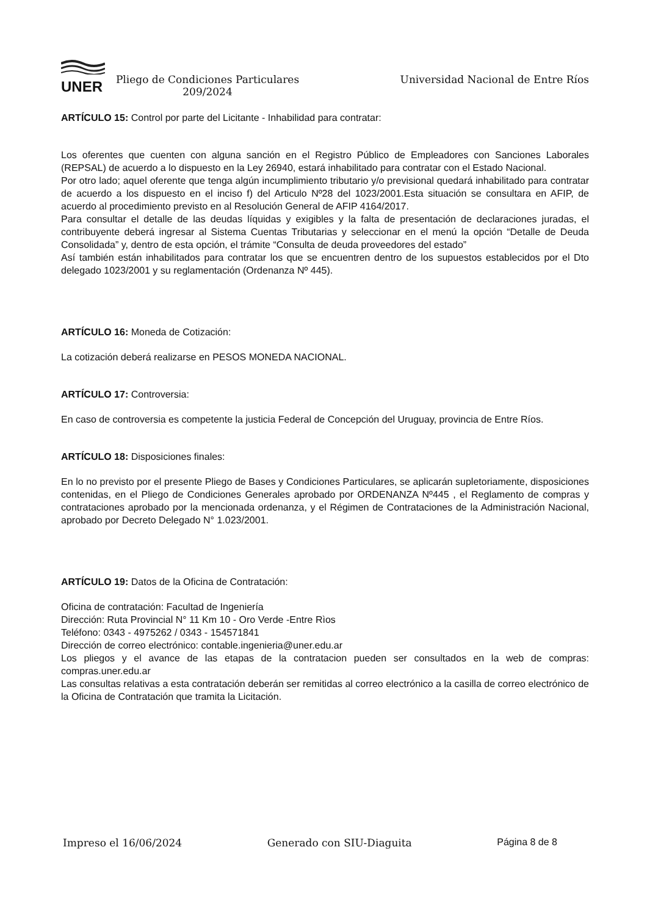UNER
Pliego de Condiciones Particulares 209/2024
Universidad Nacional de Entre Ríos
ARTÍCULO 15: Control por parte del Licitante - Inhabilidad para contratar:
Los oferentes que cuenten con alguna sanción en el Registro Público de Empleadores con Sanciones Laborales (REPSAL) de acuerdo a lo dispuesto en la Ley 26940, estará inhabilitado para contratar con el Estado Nacional.
Por otro lado; aquel oferente que tenga algún incumplimiento tributario y/o previsional quedará inhabilitado para contratar de acuerdo a los dispuesto en el inciso f) del Articulo Nº28 del 1023/2001.Esta situación se consultara en AFIP, de acuerdo al procedimiento previsto en al Resolución General de AFIP 4164/2017.
Para consultar el detalle de las deudas líquidas y exigibles y la falta de presentación de declaraciones juradas, el contribuyente deberá ingresar al Sistema Cuentas Tributarias y seleccionar en el menú la opción “Detalle de Deuda Consolidada” y, dentro de esta opción, el trámite “Consulta de deuda proveedores del estado”
Así también están inhabilitados para contratar los que se encuentren dentro de los supuestos establecidos por el Dto delegado 1023/2001 y su reglamentación (Ordenanza Nº 445).
ARTÍCULO 16: Moneda de Cotización:
La cotización deberá realizarse en PESOS MONEDA NACIONAL.
ARTÍCULO 17: Controversia:
En caso de controversia es competente la justicia Federal de Concepción del Uruguay, provincia de Entre Ríos.
ARTÍCULO 18: Disposiciones finales:
En lo no previsto por el presente Pliego de Bases y Condiciones Particulares, se aplicarán supletoriamente, disposiciones contenidas, en el Pliego de Condiciones Generales aprobado por ORDENANZA Nº445 , el Reglamento de compras y contrataciones aprobado por la mencionada ordenanza, y el Régimen de Contrataciones de la Administración Nacional, aprobado por Decreto Delegado N° 1.023/2001.
ARTÍCULO 19: Datos de la Oficina de Contratación:
Oficina de contratación: Facultad de Ingeniería
Dirección: Ruta Provincial N° 11 Km 10 - Oro Verde -Entre Rìos
Teléfono: 0343 - 4975262 / 0343 - 154571841
Dirección de correo electrónico: contable.ingenieria@uner.edu.ar
Los pliegos y el avance de las etapas de la contratacion pueden ser consultados en la web de compras: compras.uner.edu.ar
Las consultas relativas a esta contratación deberán ser remitidas al correo electrónico a la casilla de correo electrónico de la Oficina de Contratación que tramita la Licitación.
Impreso el 16/06/2024 Generado con SIU-Diaguita Página 8 de 8